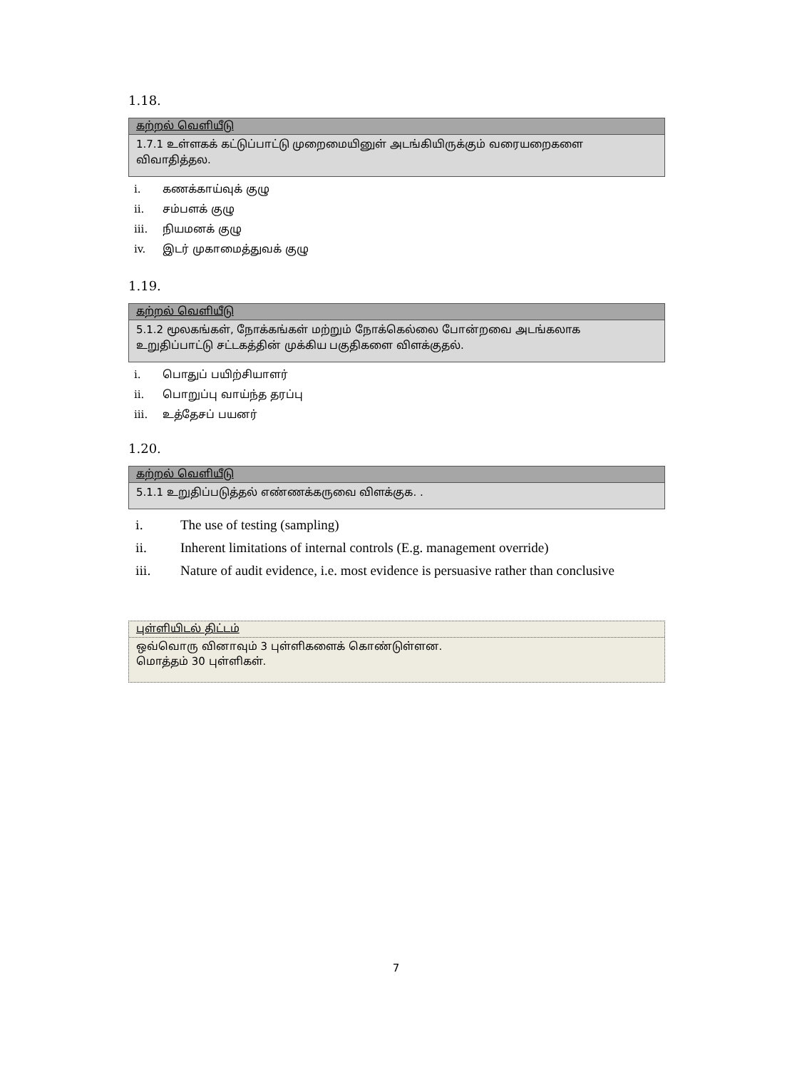1.18.
கற்றல் வெளியீடு
1.7.1 உள்ளகக் கட்டுப்பாட்டு முறைமையினுள் அடங்கியிருக்கும் வரையறைகளை விவாதித்தல.
i. கணக்காய்வுக் குழு
ii. சம்பளக் குழு
iii. நியமனக் குழு
iv. இடர் முகாமைத்துவக் குழு
1.19.
கற்றல் வெளியீடு
5.1.2 மூலகங்கள், நோக்கங்கள் மற்றும் நோக்கெல்லை போன்றவை அடங்கலாக உறுதிப்பாட்டு சட்டகத்தின் முக்கிய பகுதிகளை விளக்குதல்.
i. பொதுப் பயிற்சியாளர்
ii. பொறுப்பு வாய்ந்த தரப்பு
iii. உத்தேசப் பயனர்
1.20.
கற்றல் வெளியீடு
5.1.1 உறுதிப்படுத்தல் எண்ணக்கருவை விளக்குக. .
i. The use of testing (sampling)
ii. Inherent limitations of internal controls (E.g. management override)
iii. Nature of audit evidence, i.e. most evidence is persuasive rather than conclusive
புள்ளியிடல் திட்டம்
ஒவ்வொரு வினாவும் 3 புள்ளிகளைக் கொண்டுள்ளன.
மொத்தம் 30 புள்ளிகள்.
7